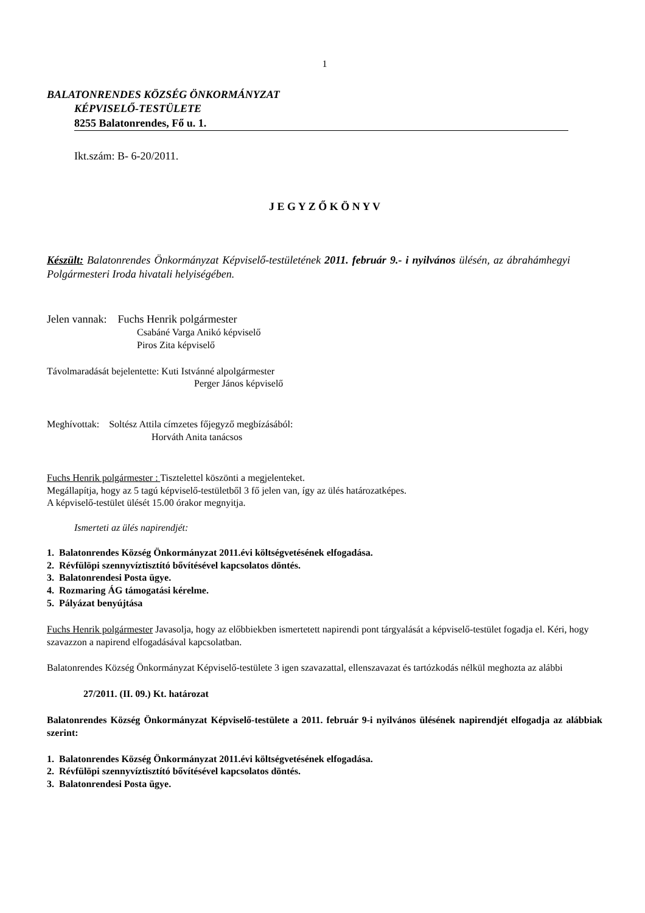1
BALATONRENDES KÖZSÉG ÖNKORMÁNYZAT
KÉPVISELŐ-TESTÜLETE
8255 Balatonrendes, Fő u. 1.
Ikt.szám: B- 6-20/2011.
J E G Y Z Ő K Ö N Y V
Készült: Balatonrendes Önkormányzat Képviselő-testületének 2011. február 9.- i nyilvános ülésén, az ábrahámhegyi Polgármesteri Iroda hivatali helyiségében.
Jelen vannak: Fuchs Henrik polgármester
Csabáné Varga Anikó képviselő
Piros Zita képviselő
Távolmaradását bejelentette: Kuti Istvánné alpolgármester
Perger János képviselő
Meghívottak: Soltész Attila címzetes főjegyző megbízásából:
Horváth Anita tanácsos
Fuchs Henrik polgármester : Tisztelettel köszönti a megjelenteket.
Megállapítja, hogy az 5 tagú képviselő-testületből 3 fő jelen van, így az ülés határozatképes.
A képviselő-testület ülését 15.00 órakor megnyitja.
Ismerteti az ülés napirendjét:
1. Balatonrendes Község Önkormányzat 2011.évi költségvetésének elfogadása.
2. Révfülöpi szennyvíztisztító bővítésével kapcsolatos döntés.
3. Balatonrendesi Posta ügye.
4. Rozmaring ÁG támogatási kérelme.
5. Pályázat benyújtása
Fuchs Henrik polgármester Javasolja, hogy az előbbiekben ismertetett napirendi pont tárgyalását a képviselő-testület fogadja el. Kéri, hogy szavazzon a napirend elfogadásával kapcsolatban.
Balatonrendes Község Önkormányzat Képviselő-testülete 3 igen szavazattal, ellenszavazat és tartózkodás nélkül meghozta az alábbi
27/2011. (II. 09.) Kt. határozat
Balatonrendes Község Önkormányzat Képviselő-testülete a 2011. február 9-i nyilvános ülésének napirendjét elfogadja az alábbiak szerint:
1. Balatonrendes Község Önkormányzat 2011.évi költségvetésének elfogadása.
2. Révfülöpi szennyvíztisztító bővítésével kapcsolatos döntés.
3. Balatonrendesi Posta ügye.